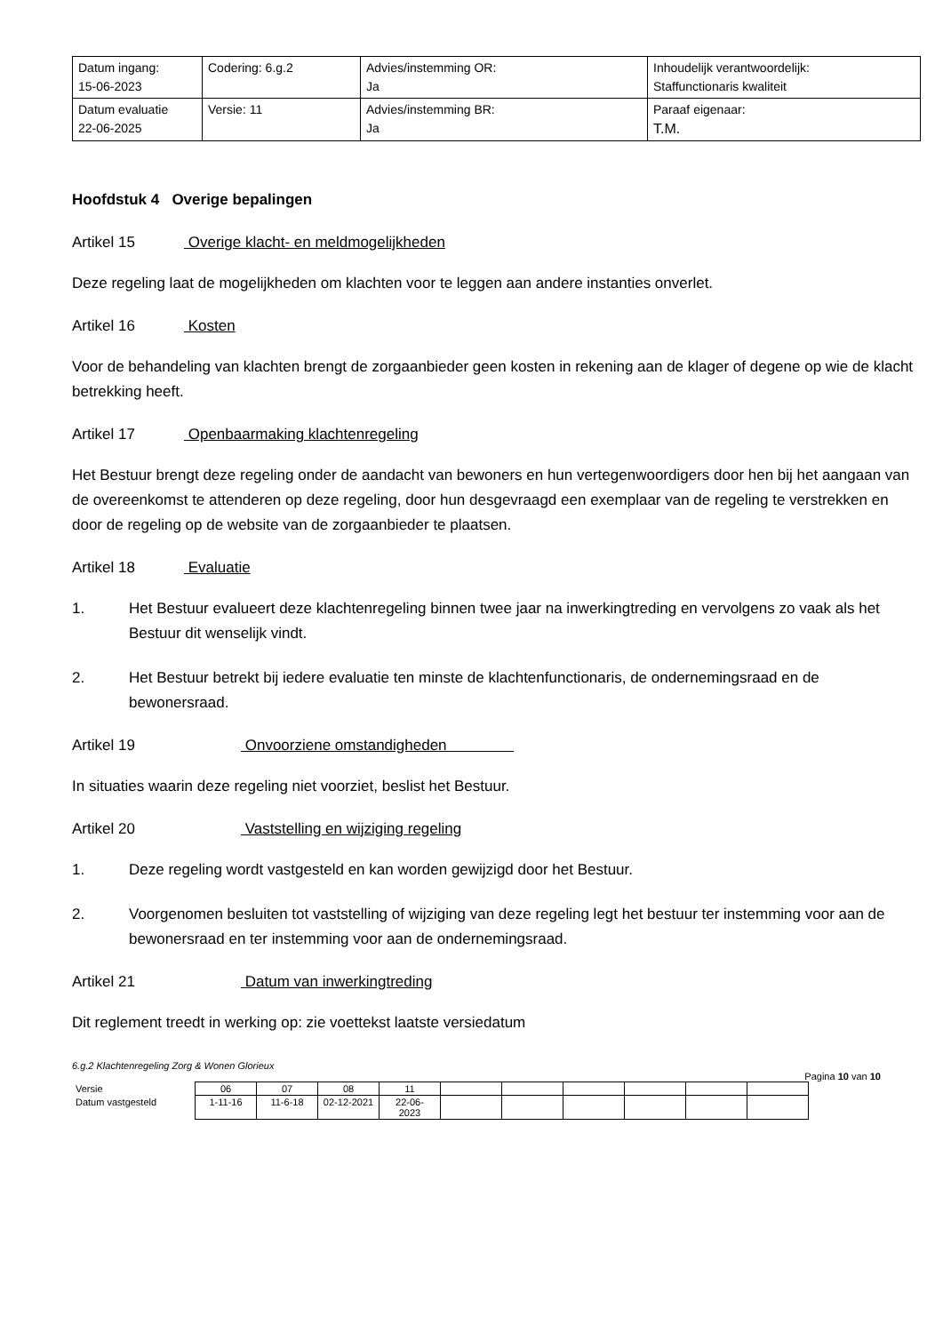| Datum ingang: 15-06-2023 | Codering: 6.g.2 | Advies/instemming OR: Ja | Inhoudelijk verantwoordelijk: Staffunctionaris kwaliteit |
| Datum evaluatie 22-06-2025 | Versie: 11 | Advies/instemming BR: Ja | Paraaf eigenaar: T.M. |
Hoofdstuk 4 Overige bepalingen
Artikel 15 Overige klacht- en meldmogelijkheden
Deze regeling laat de mogelijkheden om klachten voor te leggen aan andere instanties onverlet.
Artikel 16 Kosten
Voor de behandeling van klachten brengt de zorgaanbieder geen kosten in rekening aan de klager of degene op wie de klacht betrekking heeft.
Artikel 17 Openbaarmaking klachtenregeling
Het Bestuur brengt deze regeling onder de aandacht van bewoners en hun vertegenwoordigers door hen bij het aangaan van de overeenkomst te attenderen op deze regeling, door hun desgevraagd een exemplaar van de regeling te verstrekken en door de regeling op de website van de zorgaanbieder te plaatsen.
Artikel 18 Evaluatie
1. Het Bestuur evalueert deze klachtenregeling binnen twee jaar na inwerkingtreding en vervolgens zo vaak als het Bestuur dit wenselijk vindt.
2. Het Bestuur betrekt bij iedere evaluatie ten minste de klachtenfunctionaris, de ondernemingsraad en de bewonersraad.
Artikel 19 Onvoorziene omstandigheden
In situaties waarin deze regeling niet voorziet, beslist het Bestuur.
Artikel 20 Vaststelling en wijziging regeling
1. Deze regeling wordt vastgesteld en kan worden gewijzigd door het Bestuur.
2. Voorgenomen besluiten tot vaststelling of wijziging van deze regeling legt het bestuur ter instemming voor aan de bewonersraad en ter instemming voor aan de ondernemingsraad.
Artikel 21 Datum van inwerkingtreding
Dit reglement treedt in werking op: zie voettekst laatste versiedatum
6.g.2 Klachtenregeling Zorg & Wonen Glorieux
Pagina 10 van 10
| Versie | 06 | 07 | 08 | 11 | | | | | | |
| Datum vastgesteld | 1-11-16 | 11-6-18 | 02-12-2021 | 22-06- 2023 | | | | | | |